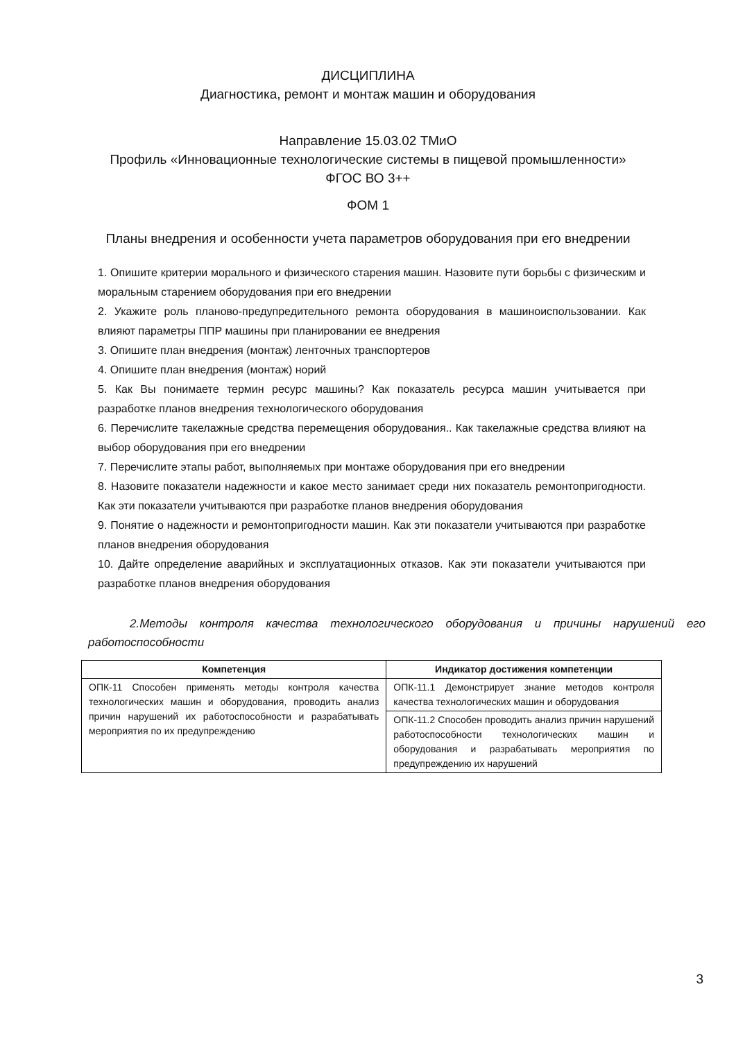ДИСЦИПЛИНА
Диагностика, ремонт и монтаж машин и оборудования
Направление 15.03.02 ТМиО
Профиль «Инновационные технологические системы в пищевой промышленности»
ФГОС ВО 3++
ФОМ 1
Планы внедрения и особенности учета параметров оборудования при его внедрении
1. Опишите критерии морального и физического старения машин. Назовите пути борьбы с физическим и моральным старением оборудования при его внедрении
2. Укажите роль планово-предупредительного ремонта оборудования в машиноиспользовании. Как влияют параметры ППР машины при планировании ее внедрения
3. Опишите план внедрения (монтаж) ленточных транспортеров
4. Опишите план внедрения (монтаж) норий
5. Как Вы понимаете термин ресурс машины? Как показатель ресурса машин учитывается при разработке планов внедрения технологического оборудования
6. Перечислите такелажные средства перемещения оборудования.. Как такелажные средства влияют на выбор оборудования при его внедрении
7. Перечислите этапы работ, выполняемых при монтаже оборудования при его внедрении
8. Назовите показатели надежности и какое место занимает среди них показатель ремонтопригодности. Как эти показатели учитываются при разработке планов внедрения оборудования
9. Понятие о надежности и ремонтопригодности машин. Как эти показатели учитываются при разработке планов внедрения оборудования
10. Дайте определение аварийных и эксплуатационных отказов. Как эти показатели учитываются при разработке планов внедрения оборудования
2.Методы контроля качества технологического оборудования и причины нарушений его работоспособности
| Компетенция | Индикатор достижения компетенции |
| --- | --- |
| ОПК-11 Способен применять методы контроля качества технологических машин и оборудования, проводить анализ причин нарушений их работоспособности и разрабатывать мероприятия по их предупреждению | ОПК-11.1 Демонстрирует знание методов контроля качества технологических машин и оборудования |
| | ОПК-11.2 Способен проводить анализ причин нарушений работоспособности технологических машин и оборудования и разрабатывать мероприятия по предупреждению их нарушений |
3